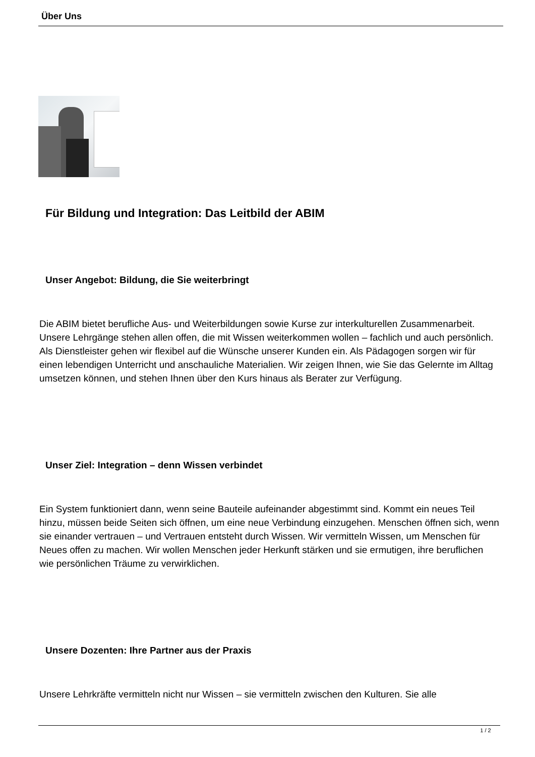Über Uns
Für Bildung und Integration: Das Leitbild der ABIM
Unser Angebot: Bildung, die Sie weiterbringt
Die ABIM bietet berufliche Aus- und Weiterbildungen sowie Kurse zur interkulturellen Zusammenarbeit. Unsere Lehrgänge stehen allen offen, die mit Wissen weiterkommen wollen – fachlich und auch persönlich. Als Dienstleister gehen wir flexibel auf die Wünsche unserer Kunden ein. Als Pädagogen sorgen wir für einen lebendigen Unterricht und anschauliche Materialien. Wir zeigen Ihnen, wie Sie das Gelernte im Alltag umsetzen können, und stehen Ihnen über den Kurs hinaus als Berater zur Verfügung.
Unser Ziel: Integration – denn Wissen verbindet
Ein System funktioniert dann, wenn seine Bauteile aufeinander abgestimmt sind. Kommt ein neues Teil hinzu, müssen beide Seiten sich öffnen, um eine neue Verbindung einzugehen. Menschen öffnen sich, wenn sie einander vertrauen – und Vertrauen entsteht durch Wissen. Wir vermitteln Wissen, um Menschen für Neues offen zu machen. Wir wollen Menschen jeder Herkunft stärken und sie ermutigen, ihre beruflichen wie persönlichen Träume zu verwirklichen.
Unsere Dozenten: Ihre Partner aus der Praxis
Unsere Lehrkräfte vermitteln nicht nur Wissen – sie vermitteln zwischen den Kulturen. Sie alle
1 / 2